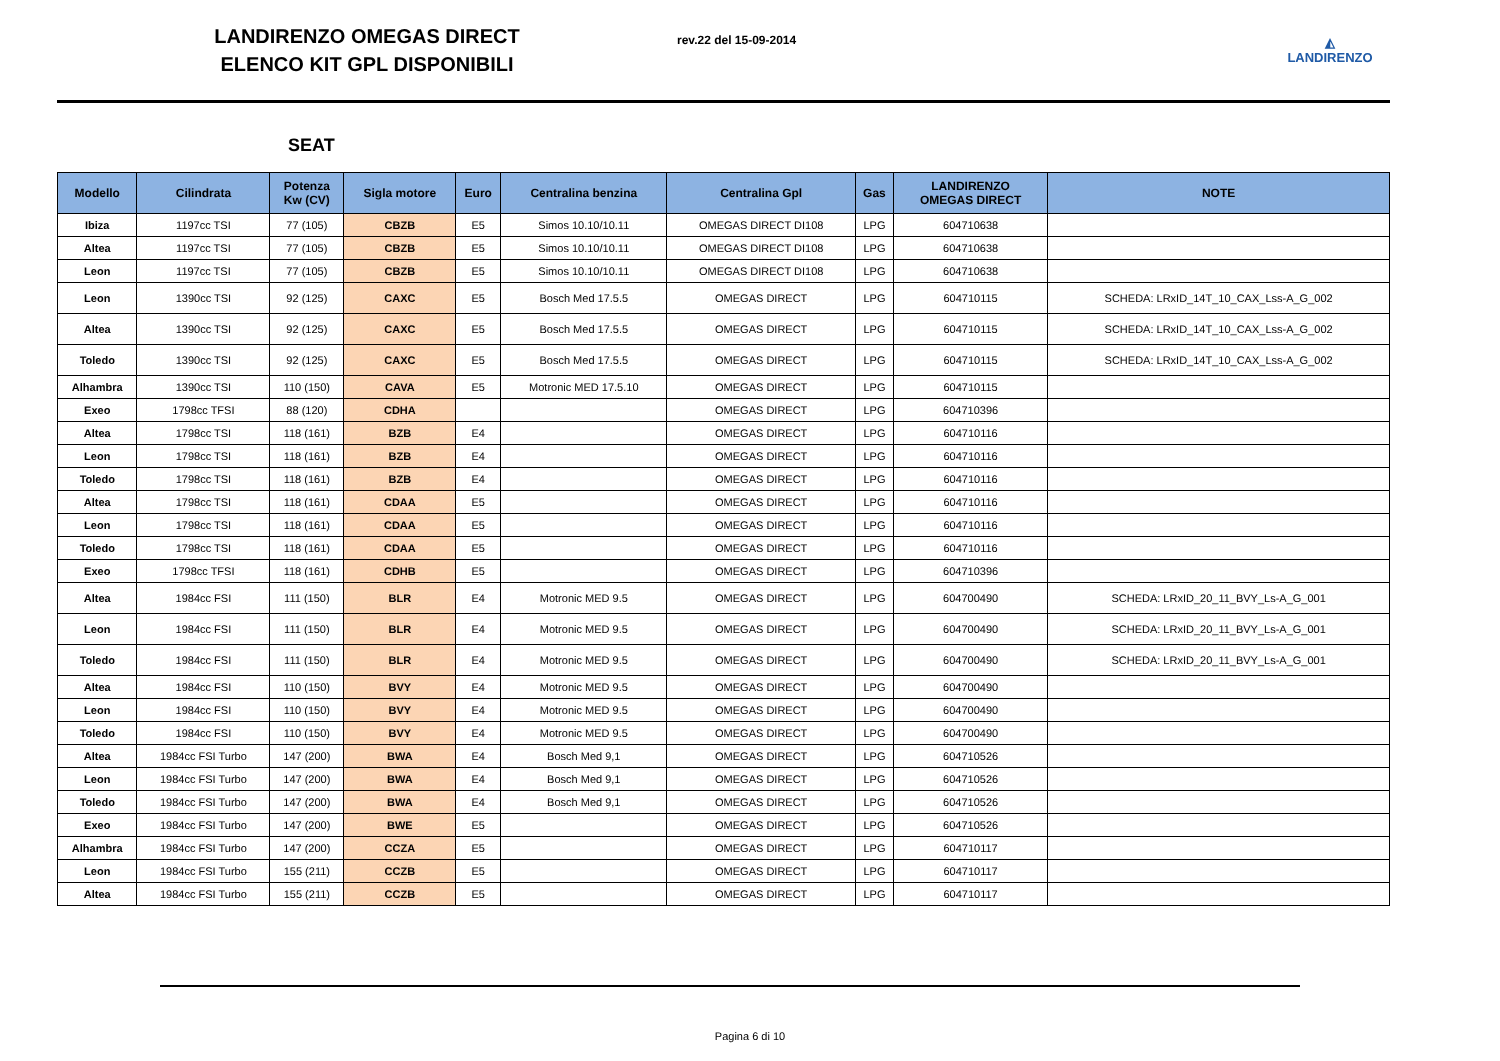LANDIRENZO OMEGAS DIRECT
ELENCO KIT GPL DISPONIBILI
rev.22 del 15-09-2014
◭
LANDIRENZO
SEAT
| Modello | Cilindrata | Potenza Kw (CV) | Sigla motore | Euro | Centralina benzina | Centralina Gpl | Gas | LANDIRENZO OMEGAS DIRECT | NOTE |
| --- | --- | --- | --- | --- | --- | --- | --- | --- | --- |
| Ibiza | 1197cc TSI | 77 (105) | CBZB | E5 | Simos 10.10/10.11 | OMEGAS DIRECT DI108 | LPG | 604710638 | |
| Altea | 1197cc TSI | 77 (105) | CBZB | E5 | Simos 10.10/10.11 | OMEGAS DIRECT DI108 | LPG | 604710638 | |
| Leon | 1197cc TSI | 77 (105) | CBZB | E5 | Simos 10.10/10.11 | OMEGAS DIRECT DI108 | LPG | 604710638 | |
| Leon | 1390cc TSI | 92 (125) | CAXC | E5 | Bosch Med 17.5.5 | OMEGAS DIRECT | LPG | 604710115 | SCHEDA: LRxID_14T_10_CAX_Lss-A_G_002 |
| Altea | 1390cc TSI | 92 (125) | CAXC | E5 | Bosch Med 17.5.5 | OMEGAS DIRECT | LPG | 604710115 | SCHEDA: LRxID_14T_10_CAX_Lss-A_G_002 |
| Toledo | 1390cc TSI | 92 (125) | CAXC | E5 | Bosch Med 17.5.5 | OMEGAS DIRECT | LPG | 604710115 | SCHEDA: LRxID_14T_10_CAX_Lss-A_G_002 |
| Alhambra | 1390cc TSI | 110 (150) | CAVA | E5 | Motronic MED 17.5.10 | OMEGAS DIRECT | LPG | 604710115 | |
| Exeo | 1798cc TFSI | 88 (120) | CDHA | | | OMEGAS DIRECT | LPG | 604710396 | |
| Altea | 1798cc TSI | 118 (161) | BZB | E4 | | OMEGAS DIRECT | LPG | 604710116 | |
| Leon | 1798cc TSI | 118 (161) | BZB | E4 | | OMEGAS DIRECT | LPG | 604710116 | |
| Toledo | 1798cc TSI | 118 (161) | BZB | E4 | | OMEGAS DIRECT | LPG | 604710116 | |
| Altea | 1798cc TSI | 118 (161) | CDAA | E5 | | OMEGAS DIRECT | LPG | 604710116 | |
| Leon | 1798cc TSI | 118 (161) | CDAA | E5 | | OMEGAS DIRECT | LPG | 604710116 | |
| Toledo | 1798cc TSI | 118 (161) | CDAA | E5 | | OMEGAS DIRECT | LPG | 604710116 | |
| Exeo | 1798cc TFSI | 118 (161) | CDHB | E5 | | OMEGAS DIRECT | LPG | 604710396 | |
| Altea | 1984cc FSI | 111 (150) | BLR | E4 | Motronic MED 9.5 | OMEGAS DIRECT | LPG | 604700490 | SCHEDA: LRxID_20_11_BVY_Ls-A_G_001 |
| Leon | 1984cc FSI | 111 (150) | BLR | E4 | Motronic MED 9.5 | OMEGAS DIRECT | LPG | 604700490 | SCHEDA: LRxID_20_11_BVY_Ls-A_G_001 |
| Toledo | 1984cc FSI | 111 (150) | BLR | E4 | Motronic MED 9.5 | OMEGAS DIRECT | LPG | 604700490 | SCHEDA: LRxID_20_11_BVY_Ls-A_G_001 |
| Altea | 1984cc FSI | 110 (150) | BVY | E4 | Motronic MED 9.5 | OMEGAS DIRECT | LPG | 604700490 | |
| Leon | 1984cc FSI | 110 (150) | BVY | E4 | Motronic MED 9.5 | OMEGAS DIRECT | LPG | 604700490 | |
| Toledo | 1984cc FSI | 110 (150) | BVY | E4 | Motronic MED 9.5 | OMEGAS DIRECT | LPG | 604700490 | |
| Altea | 1984cc FSI Turbo | 147 (200) | BWA | E4 | Bosch Med 9,1 | OMEGAS DIRECT | LPG | 604710526 | |
| Leon | 1984cc FSI Turbo | 147 (200) | BWA | E4 | Bosch Med 9,1 | OMEGAS DIRECT | LPG | 604710526 | |
| Toledo | 1984cc FSI Turbo | 147 (200) | BWA | E4 | Bosch Med 9,1 | OMEGAS DIRECT | LPG | 604710526 | |
| Exeo | 1984cc FSI Turbo | 147 (200) | BWE | E5 | | OMEGAS DIRECT | LPG | 604710526 | |
| Alhambra | 1984cc FSI Turbo | 147 (200) | CCZA | E5 | | OMEGAS DIRECT | LPG | 604710117 | |
| Leon | 1984cc FSI Turbo | 155 (211) | CCZB | E5 | | OMEGAS DIRECT | LPG | 604710117 | |
| Altea | 1984cc FSI Turbo | 155 (211) | CCZB | E5 | | OMEGAS DIRECT | LPG | 604710117 | |
Pagina 6 di 10